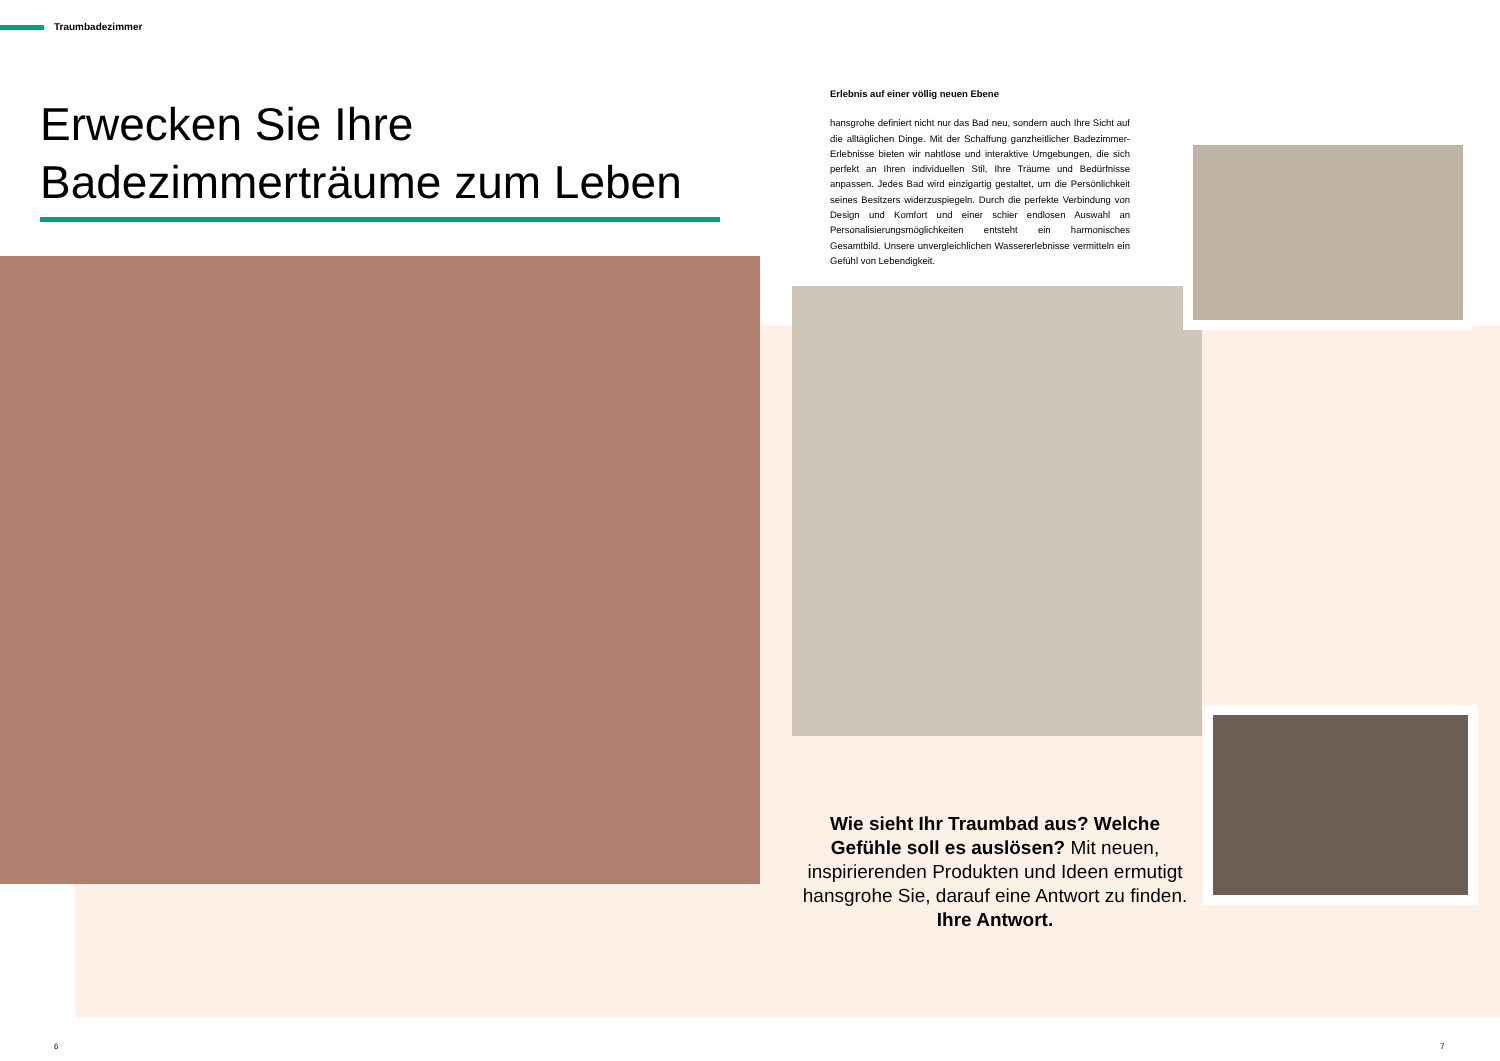Traumbadezimmer
Erwecken Sie Ihre Badezimmerträume zum Leben
Erlebnis auf einer völlig neuen Ebene
hansgrohe definiert nicht nur das Bad neu, sondern auch Ihre Sicht auf die alltäglichen Dinge. Mit der Schaffung ganzheitlicher Badezimmer-Erlebnisse bieten wir nahtlose und interaktive Umgebungen, die sich perfekt an Ihren individuellen Stil, Ihre Träume und Bedürfnisse anpassen. Jedes Bad wird einzigartig gestaltet, um die Persönlichkeit seines Besitzers widerzuspiegeln. Durch die perfekte Verbindung von Design und Komfort und einer schier endlosen Auswahl an Personalisierungsmöglichkeiten entsteht ein harmonisches Gesamtbild. Unsere unvergleichlichen Wassererlebnisse vermitteln ein Gefühl von Lebendigkeit.
Wie sieht Ihr Traumbad aus? Welche Gefühle soll es auslösen? Mit neuen, inspirierenden Produkten und Ideen ermutigt hansgrohe Sie, darauf eine Antwort zu finden. Ihre Antwort.
6 7